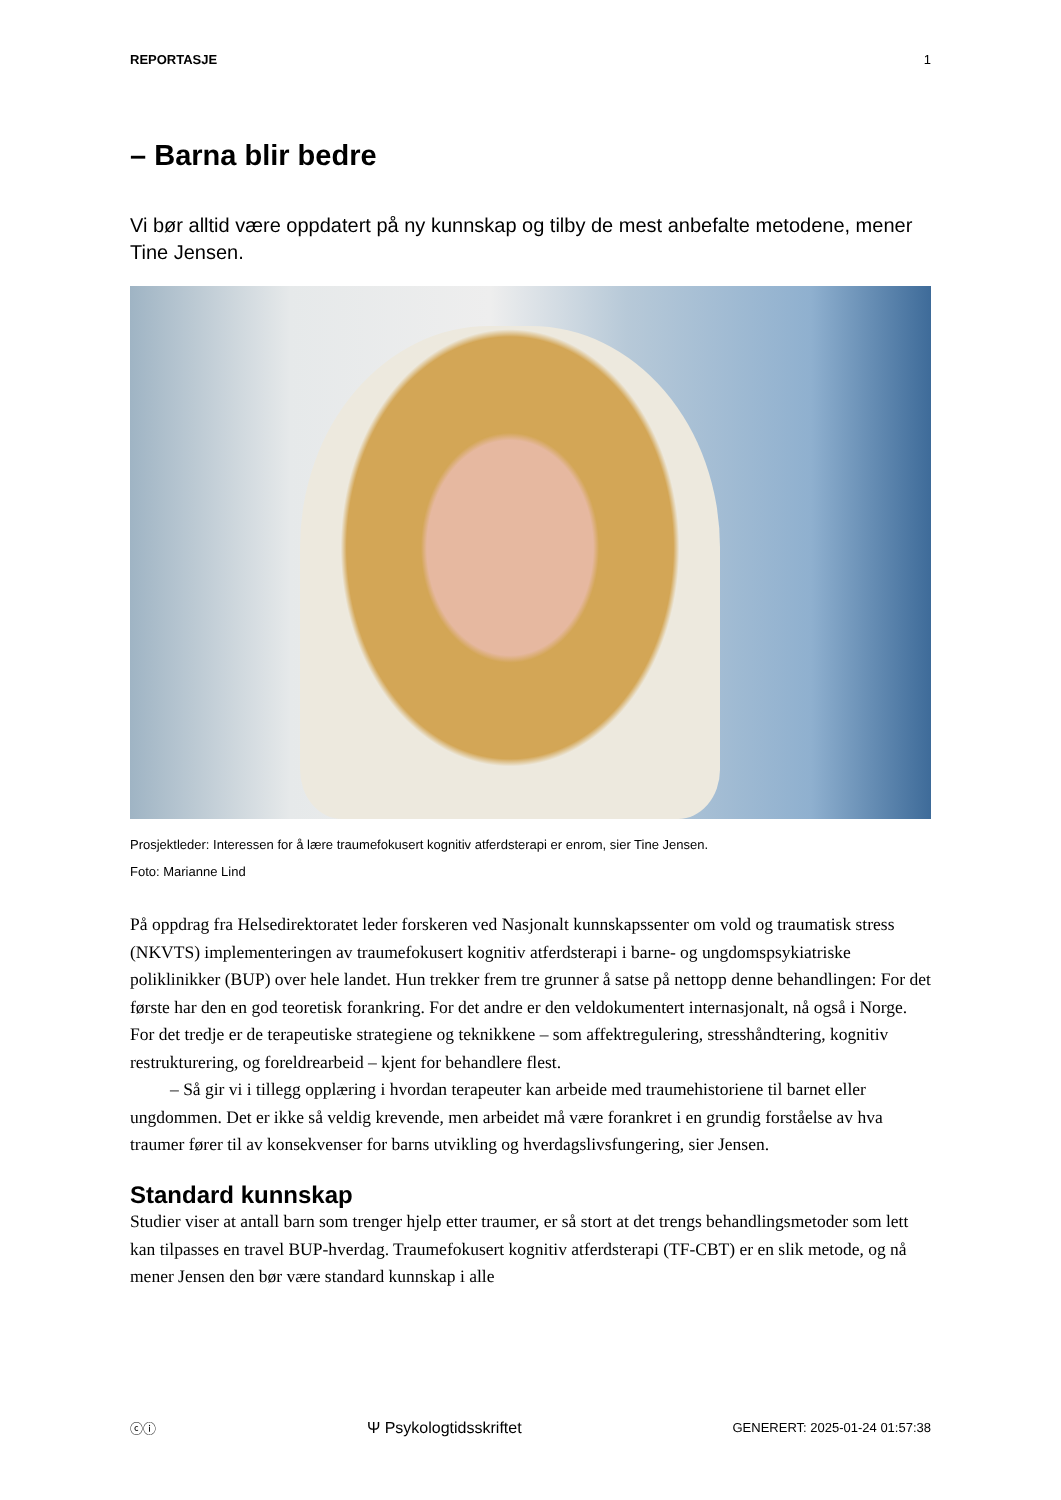REPORTASJE 1
– Barna blir bedre
Vi bør alltid være oppdatert på ny kunnskap og tilby de mest anbefalte metodene, mener Tine Jensen.
Prosjektleder: Interessen for å lære traumefokusert kognitiv atferdsterapi er enrom, sier Tine Jensen.
Foto: Marianne Lind
På oppdrag fra Helsedirektoratet leder forskeren ved Nasjonalt kunnskapssenter om vold og traumatisk stress (NKVTS) implementeringen av traumefokusert kognitiv atferdsterapi i barne- og ungdomspsykiatriske poliklinikker (BUP) over hele landet. Hun trekker frem tre grunner å satse på nettopp denne behandlingen: For det første har den en god teoretisk forankring. For det andre er den veldokumentert internasjonalt, nå også i Norge. For det tredje er de terapeutiske strategiene og teknikkene – som affektregulering, stresshåndtering, kognitiv restrukturering, og foreldrearbeid – kjent for behandlere flest.
– Så gir vi i tillegg opplæring i hvordan terapeuter kan arbeide med traumehistoriene til barnet eller ungdommen. Det er ikke så veldig krevende, men arbeidet må være forankret i en grundig forståelse av hva traumer fører til av konsekvenser for barns utvikling og hverdagslivsfungering, sier Jensen.
Standard kunnskap
Studier viser at antall barn som trenger hjelp etter traumer, er så stort at det trengs behandlingsmetoder som lett kan tilpasses en travel BUP-hverdag. Traumefokusert kognitiv atferdsterapi (TF-CBT) er en slik metode, og nå mener Jensen den bør være standard kunnskap i alle
ⓒⓘ Ψ Psykologtidsskriftet GENERERT: 2025-01-24 01:57:38